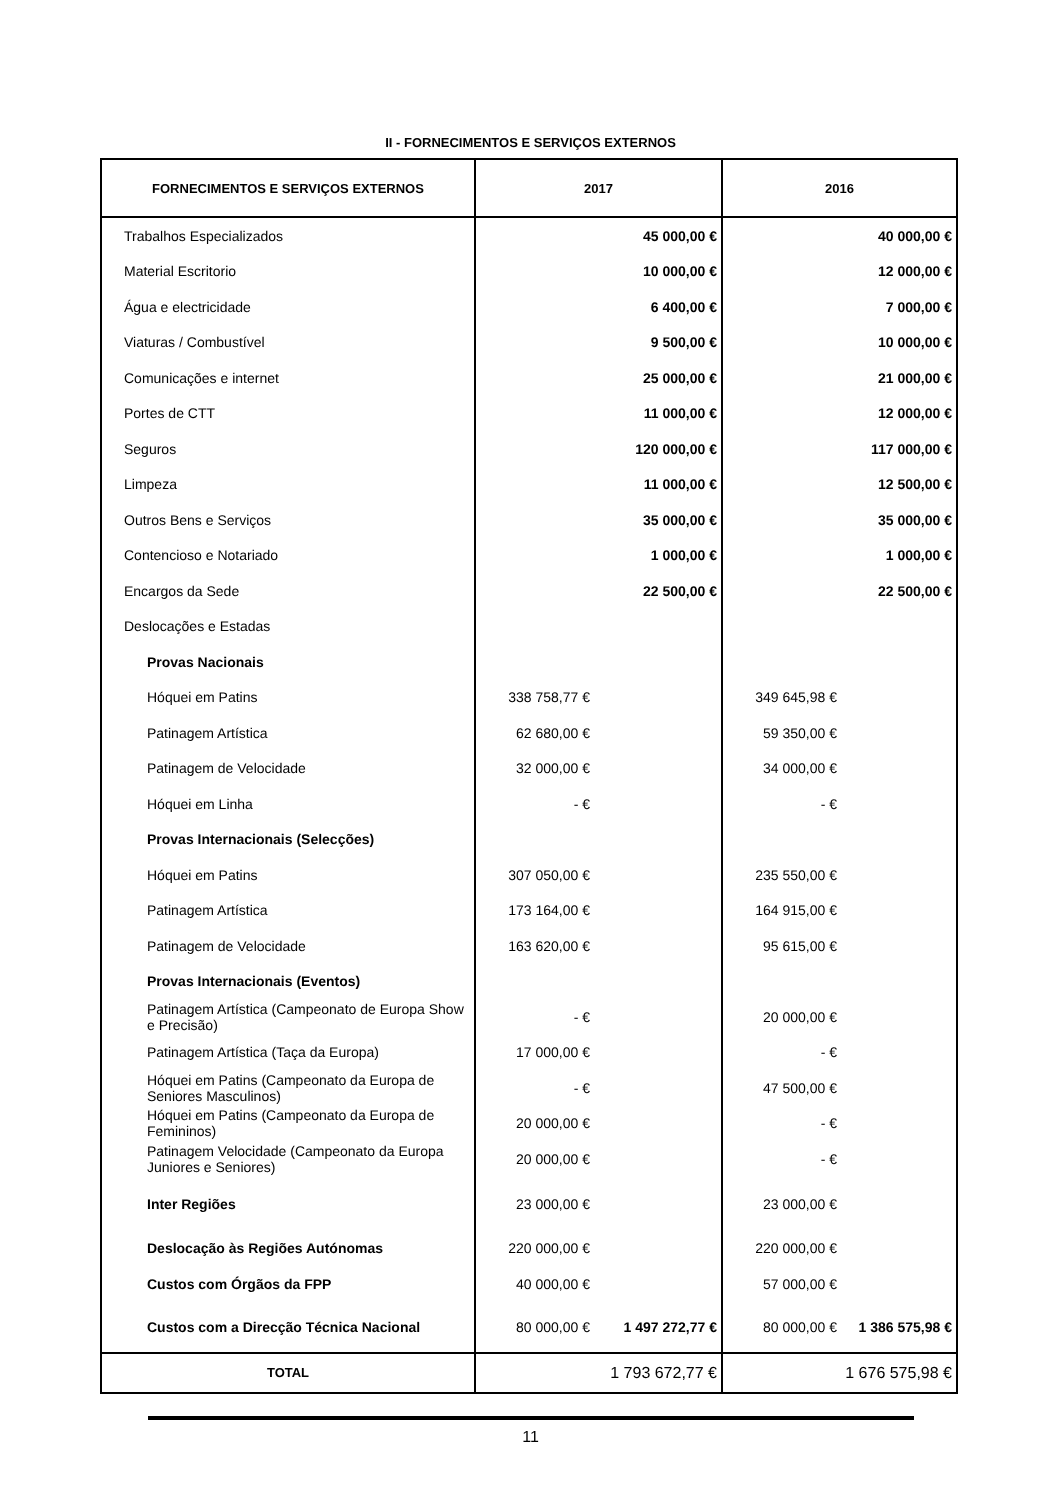II - FORNECIMENTOS E SERVIÇOS EXTERNOS
| FORNECIMENTOS E SERVIÇOS EXTERNOS | 2017 | 2016 |
| --- | --- | --- |
| Trabalhos Especializados | 45 000,00 € | 40 000,00 € |
| Material Escritorio | 10 000,00 € | 12 000,00 € |
| Água e electricidade | 6 400,00 € | 7 000,00 € |
| Viaturas / Combustível | 9 500,00 € | 10 000,00 € |
| Comunicações e internet | 25 000,00 € | 21 000,00 € |
| Portes de CTT | 11 000,00 € | 12 000,00 € |
| Seguros | 120 000,00 € | 117 000,00 € |
| Limpeza | 11 000,00 € | 12 500,00 € |
| Outros Bens e Serviços | 35 000,00 € | 35 000,00 € |
| Contencioso e Notariado | 1 000,00 € | 1 000,00 € |
| Encargos da Sede | 22 500,00 € | 22 500,00 € |
| Deslocações e Estadas | | |
| Provas Nacionais | | |
| Hóquei em Patins | 338 758,77 € | 349 645,98 € |
| Patinagem Artística | 62 680,00 € | 59 350,00 € |
| Patinagem de Velocidade | 32 000,00 € | 34 000,00 € |
| Hóquei em Linha | - € | - € |
| Provas Internacionais (Selecções) | | |
| Hóquei em Patins | 307 050,00 € | 235 550,00 € |
| Patinagem Artística | 173 164,00 € | 164 915,00 € |
| Patinagem de Velocidade | 163 620,00 € | 95 615,00 € |
| Provas Internacionais (Eventos) | | |
| Patinagem Artística (Campeonato de Europa Show e Precisão) | - € | 20 000,00 € |
| Patinagem Artística (Taça da Europa) | 17 000,00 € | - € |
| Hóquei em Patins (Campeonato da Europa de Seniores Masculinos) | - € | 47 500,00 € |
| Hóquei em Patins (Campeonato da Europa de Femininos) | 20 000,00 € | - € |
| Patinagem Velocidade (Campeonato da Europa Juniores e Seniores) | 20 000,00 € | - € |
| Inter Regiões | 23 000,00 € | 23 000,00 € |
| Deslocação às Regiões Autónomas | 220 000,00 € | 220 000,00 € |
| Custos com Órgãos da FPP | 40 000,00 € | 57 000,00 € |
| Custos com a Direcção Técnica Nacional | 80 000,00 € 1 497 272,77 € | 80 000,00 € 1 386 575,98 € |
| TOTAL | 1 793 672,77 € | 1 676 575,98 € |
11